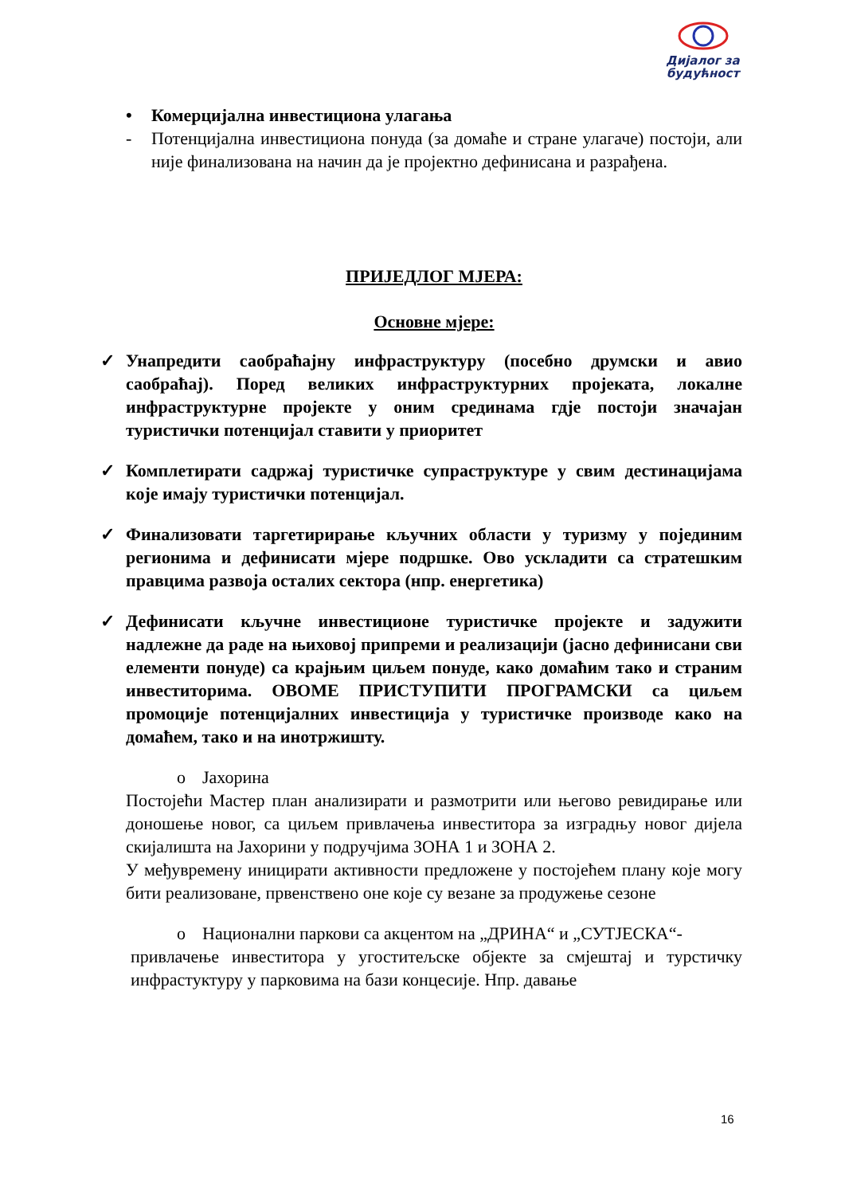Дијалог за будућност
• Комерцијална инвестициона улагања
- Потенцијална инвестициона понуда (за домаће и стране улагаче) постоји, али није финализована на начин да је пројектно дефинисана и разрађена.
ПРИЈЕДЛОГ МЈЕРА:
Основне мјере:
✓ Унапредити саобраћајну инфраструктуру (посебно друмски и авио саобраћај). Поред великих инфраструктурних пројеката, локалне инфраструктурне пројекте у оним срединама гдје постоји значајан туристички потенцијал ставити у приоритет
✓ Комплетирати садржај туристичке супраструктуре у свим дестинацијама које имају туристички потенцијал.
✓ Финализовати таргетирирање кључних области у туризму у појединим регионима и дефинисати мјере подршке. Ово ускладити са стратешким правцима развоја осталих сектора (нпр. енергетика)
✓ Дефинисати кључне инвестиционе туристичке пројекте и задужити надлежне да раде на њиховој припреми и реализацији (јасно дефинисани сви елементи понуде) са крајњим циљем понуде, како домаћим тако и страним инвеститорима. ОВОМЕ ПРИСТУПИТИ ПРОГРАМСКИ са циљем промоције потенцијалних инвестиција у туристичке производе како на домаћем, тако и на инотржишту.
o Јахорина
Постојећи Мастер план анализирати и размотрити или његово ревидирање или доношење новог, са циљем привлачења инвеститора за изградњу новог дијела скијалишта на Јахорини у подручјима ЗОНА 1 и ЗОНА 2.
У међувремену иницирати активности предложене у постојећем плану које могу бити реализоване, првенствено оне које су везане за продужење сезоне
o Национални паркови са акцентом на „ДРИНА“ и „СУТЈЕСКА“-
привлачење инвеститора у угоститељске објекте за смјештај и турстичку инфрастуктуру у парковима на бази концесије. Нпр. давање
16